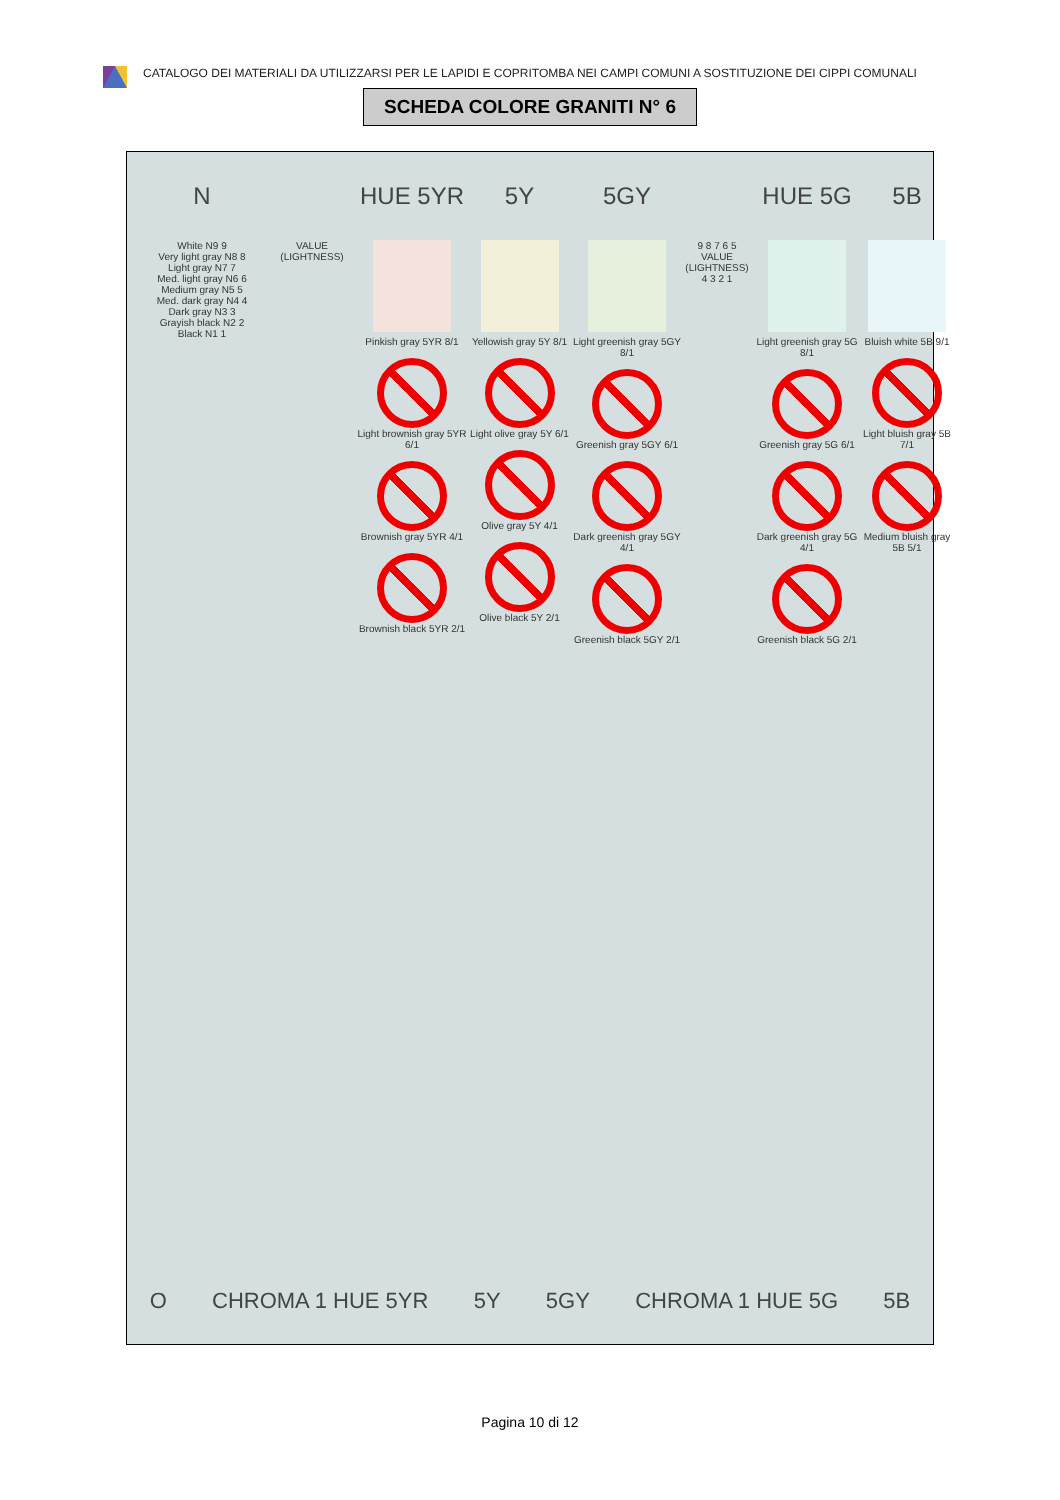CATALOGO DEI MATERIALI DA UTILIZZARSI PER LE LAPIDI E COPRITOMBA NEI CAMPI COMUNI A SOSTITUZIONE DEI CIPPI COMUNALI
SCHEDA COLORE GRANITI N° 6
N
HUE 5YR
5Y
5GY
HUE 5G
5B
White N9 9
Very light gray N8 8
Light gray N7 7
Med. light gray N6 6
Medium gray N5 5
Med. dark gray N4 4
Dark gray N3 3
Grayish black N2 2
Black N1 1
VALUE (LIGHTNESS)
Pinkish gray 5YR 8/1
Light brownish gray 5YR 6/1
Brownish gray 5YR 4/1
Brownish black 5YR 2/1
Yellowish gray 5Y 8/1
Light olive gray 5Y 6/1
Olive gray 5Y 4/1
Olive black 5Y 2/1
Light greenish gray 5GY 8/1
Greenish gray 5GY 6/1
Dark greenish gray 5GY 4/1
Greenish black 5GY 2/1
9 8 7 6 5 VALUE (LIGHTNESS) 4 3 2 1
Light greenish gray 5G 8/1
Greenish gray 5G 6/1
Dark greenish gray 5G 4/1
Greenish black 5G 2/1
Bluish white 5B 9/1
Light bluish gray 5B 7/1
Medium bluish gray 5B 5/1
O CHROMA 1 HUE 5YR 5Y 5GY CHROMA 1 HUE 5G 5B
Pagina 10 di 12